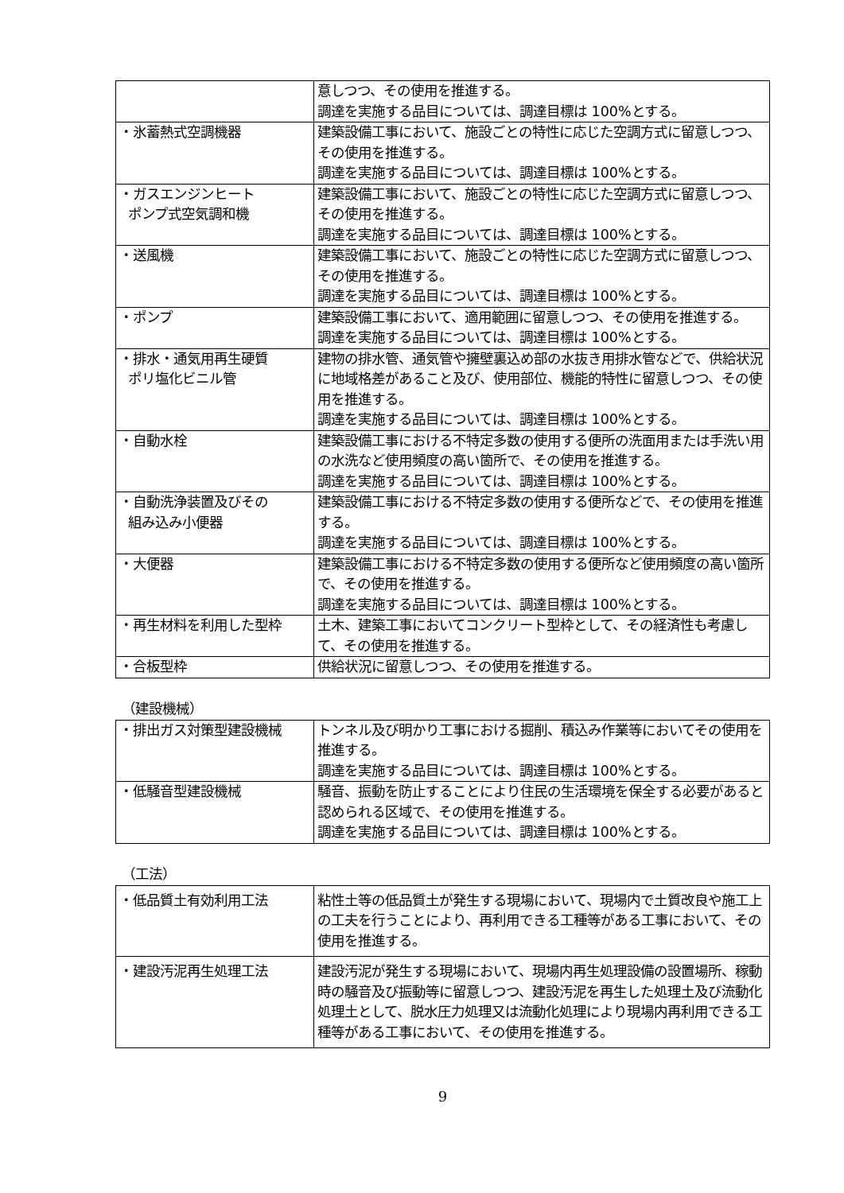| | 意しつつ、その使用を推進する。 調達を実施する品目については、調達目標は 100%とする。 |
| ・氷蓄熱式空調機器 | 建築設備工事において、施設ごとの特性に応じた空調方式に留意しつつ、その使用を推進する。 調達を実施する品目については、調達目標は 100%とする。 |
| ・ガスエンジンヒート ポンプ式空気調和機 | 建築設備工事において、施設ごとの特性に応じた空調方式に留意しつつ、その使用を推進する。 調達を実施する品目については、調達目標は 100%とする。 |
| ・送風機 | 建築設備工事において、施設ごとの特性に応じた空調方式に留意しつつ、その使用を推進する。 調達を実施する品目については、調達目標は 100%とする。 |
| ・ポンプ | 建築設備工事において、適用範囲に留意しつつ、その使用を推進する。 調達を実施する品目については、調達目標は 100%とする。 |
| ・排水・通気用再生硬質 ポリ塩化ビニル管 | 建物の排水管、通気管や擁壁裏込め部の水抜き用排水管などで、供給状況に地域格差があること及び、使用部位、機能的特性に留意しつつ、その使用を推進する。 調達を実施する品目については、調達目標は 100%とする。 |
| ・自動水栓 | 建築設備工事における不特定多数の使用する便所の洗面用または手洗い用の水洗など使用頻度の高い箇所で、その使用を推進する。 調達を実施する品目については、調達目標は 100%とする。 |
| ・自動洗浄装置及びその 組み込み小便器 | 建築設備工事における不特定多数の使用する便所などで、その使用を推進する。 調達を実施する品目については、調達目標は 100%とする。 |
| ・大便器 | 建築設備工事における不特定多数の使用する便所など使用頻度の高い箇所で、その使用を推進する。 調達を実施する品目については、調達目標は 100%とする。 |
| ・再生材料を利用した型枠 | 土木、建築工事においてコンクリート型枠として、その経済性も考慮して、その使用を推進する。 |
| ・合板型枠 | 供給状況に留意しつつ、その使用を推進する。 |
（建設機械）
| ・排出ガス対策型建設機械 | トンネル及び明かり工事における掘削、積込み作業等においてその使用を推進する。 調達を実施する品目については、調達目標は 100%とする。 |
| ・低騒音型建設機械 | 騒音、振動を防止することにより住民の生活環境を保全する必要があると認められる区域で、その使用を推進する。 調達を実施する品目については、調達目標は 100%とする。 |
（工法）
| ・低品質土有効利用工法 | 粘性土等の低品質土が発生する現場において、現場内で土質改良や施工上の工夫を行うことにより、再利用できる工種等がある工事において、その使用を推進する。 |
| ・建設汚泥再生処理工法 | 建設汚泥が発生する現場において、現場内再生処理設備の設置場所、稼動時の騒音及び振動等に留意しつつ、建設汚泥を再生した処理土及び流動化処理土として、脱水圧力処理又は流動化処理により現場内再利用できる工種等がある工事において、その使用を推進する。 |
9